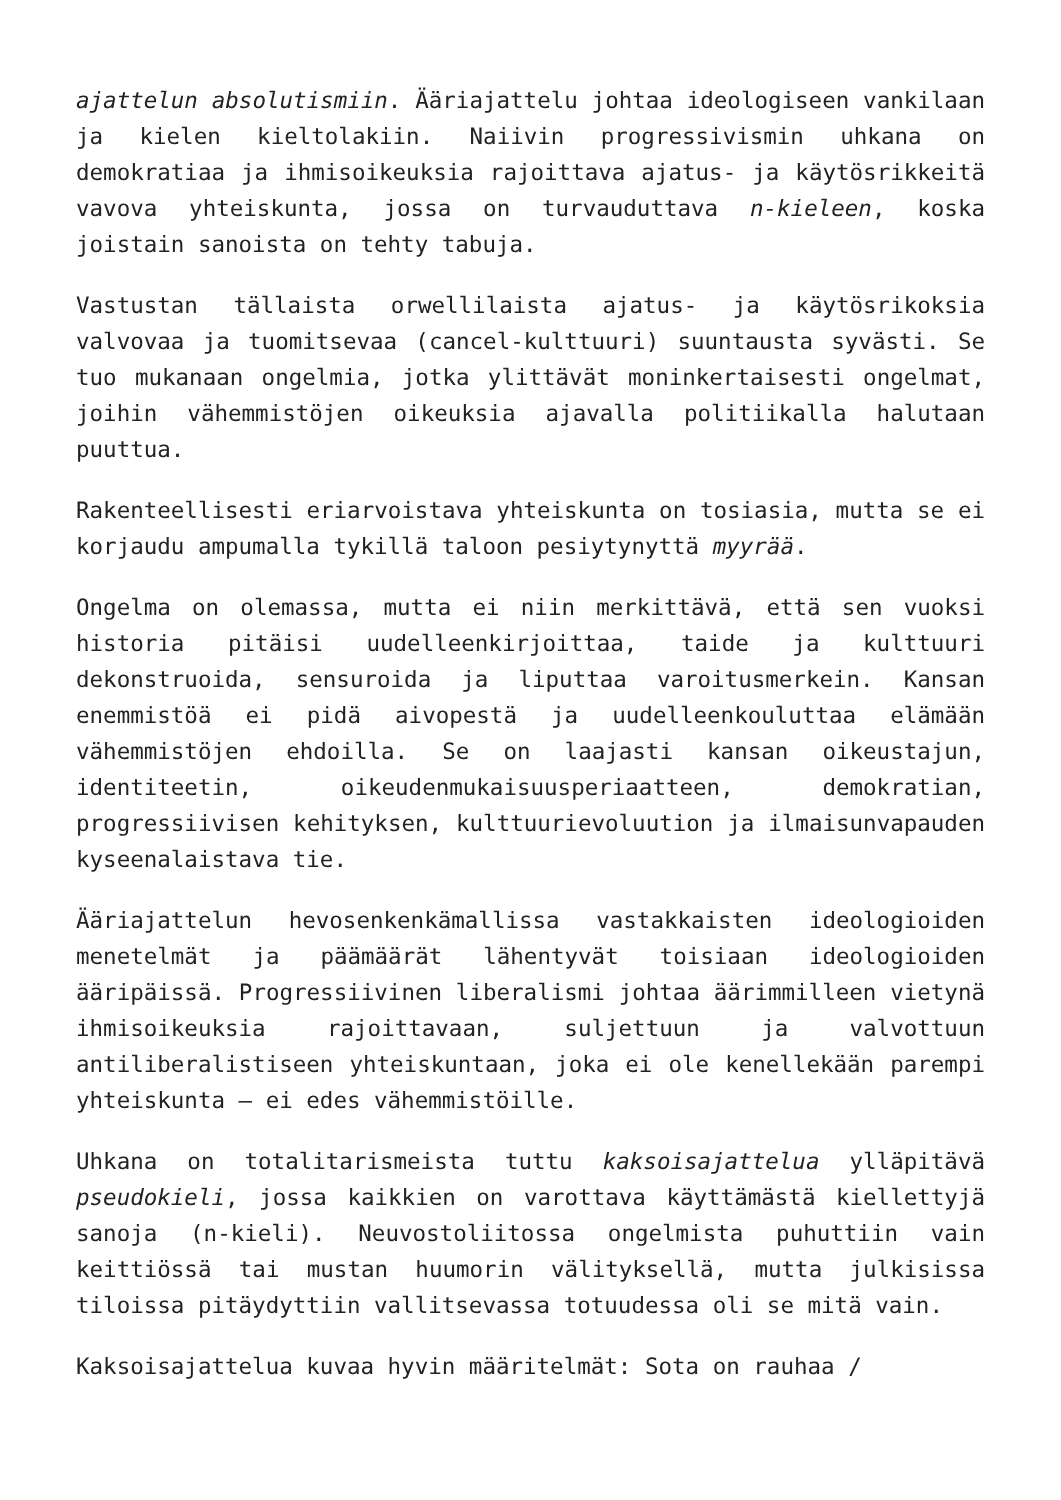ajattelun absolutismiin. Ääriajattelu johtaa ideologiseen vankilaan ja kielen kieltolakiin. Naiivin progressivismin uhkana on demokratiaa ja ihmisoikeuksia rajoittava ajatus- ja käytösrikkeitä vavova yhteiskunta, jossa on turvauduttava n-kieleen, koska joistain sanoista on tehty tabuja.
Vastustan tällaista orwellilaista ajatus- ja käytösrikoksia valvovaa ja tuomitsevaa (cancel-kulttuuri) suuntausta syvästi. Se tuo mukanaan ongelmia, jotka ylittävät moninkertaisesti ongelmat, joihin vähemmistöjen oikeuksia ajavalla politiikalla halutaan puuttua.
Rakenteellisesti eriarvoistava yhteiskunta on tosiasia, mutta se ei korjaudu ampumalla tykillä taloon pesiytynyttä myyrää.
Ongelma on olemassa, mutta ei niin merkittävä, että sen vuoksi historia pitäisi uudelleenkirjoittaa, taide ja kulttuuri dekonstruoida, sensuroida ja liputtaa varoitusmerkein. Kansan enemmistöä ei pidä aivopestä ja uudelleenkouluttaa elämään vähemmistöjen ehdoilla. Se on laajasti kansan oikeustajun, identiteetin, oikeudenmukaisuusperiaatteen, demokratian, progressiivisen kehityksen, kulttuurievoluution ja ilmaisunvapauden kyseenalaistava tie.
Ääriajattelun hevosenkenkämallissa vastakkaisten ideologioiden menetelmät ja päämäärät lähentyvät toisiaan ideologioiden ääripäissä. Progressiivinen liberalismi johtaa äärimmilleen vietynä ihmisoikeuksia rajoittavaan, suljettuun ja valvottuun antiliberalistiseen yhteiskuntaan, joka ei ole kenellekään parempi yhteiskunta – ei edes vähemmistöille.
Uhkana on totalitarismeista tuttu kaksoisajattelua ylläpitävä pseudokieli, jossa kaikkien on varottava käyttämästä kiellettyjä sanoja (n-kieli). Neuvostoliitossa ongelmista puhuttiin vain keittiössä tai mustan huumorin välityksellä, mutta julkisissa tiloissa pitäydyttiin vallitsevassa totuudessa oli se mitä vain.
Kaksoisajattelua kuvaa hyvin määritelmät: Sota on rauhaa /